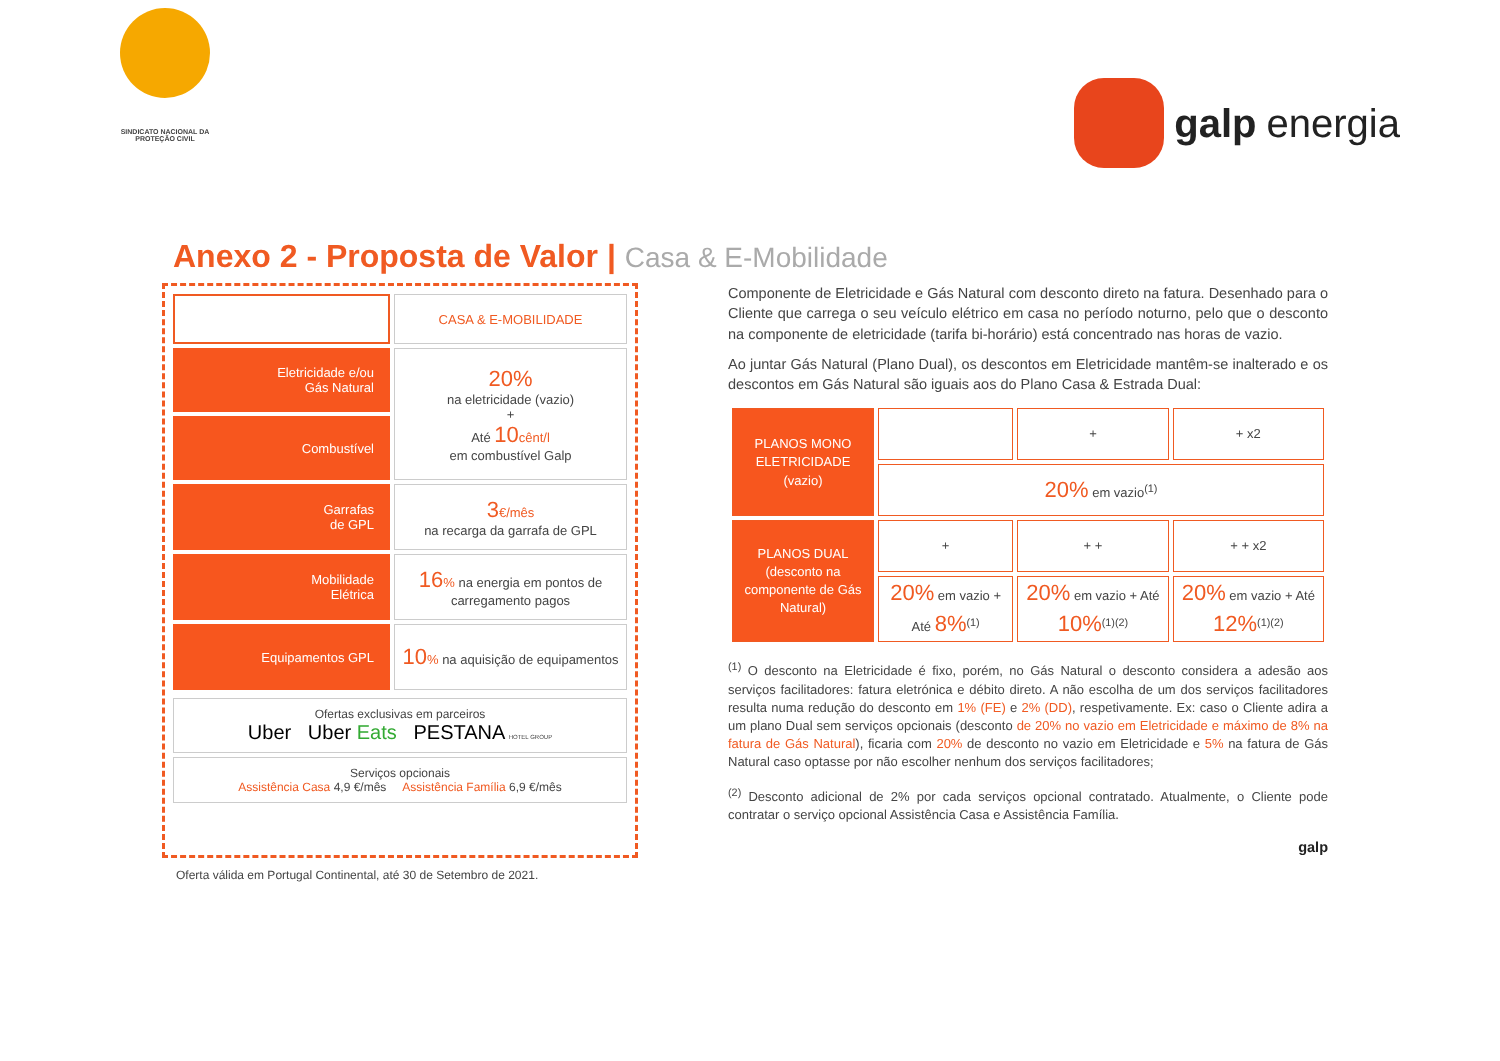SINDICATO NACIONAL DA
PROTEÇÃO CIVIL
galp energia
Anexo 2 - Proposta de Valor | Casa & E-Mobilidade
| | CASA & E-MOBILIDADE |
| Eletricidade e/ou Gás Natural | 20% na eletricidade (vazio) + Até 10 cênt/l em combustível Galp |
| Combustível | |
| Garrafas de GPL | 3 €/mês na recarga da garrafa de GPL |
| Mobilidade Elétrica | 16 % na energia em pontos de carregamento pagos |
| Equipamentos GPL | 10 % na aquisição de equipamentos |
Ofertas exclusivas em parceiros
Uber Uber Eats PESTANA HOTEL GROUP
Serviços opcionais
Assistência Casa 4,9 €/mês Assistência Família 6,9 €/mês
Componente de Eletricidade e Gás Natural com desconto direto na fatura. Desenhado para o Cliente que carrega o seu veículo elétrico em casa no período noturno, pelo que o desconto na componente de eletricidade (tarifa bi-horário) está concentrado nas horas de vazio.
Ao juntar Gás Natural (Plano Dual), os descontos em Eletricidade mantêm-se inalterado e os descontos em Gás Natural são iguais aos do Plano Casa & Estrada Dual:
| PLANOS MONO ELETRICIDADE (vazio) | | + | + x2 |
| | 20% em vazio<sup>(1)</sup> | | |
| PLANOS DUAL (desconto na componente de Gás Natural) | + | + + | + + x2 |
| | 20% em vazio + Até 8%<sup>(1)</sup> | 20% em vazio + Até 10%<sup>(1)(2)</sup> | 20% em vazio + Até 12%<sup>(1)(2)</sup> |
<sup>(1)</sup> O desconto na Eletricidade é fixo, porém, no Gás Natural o desconto considera a adesão aos serviços facilitadores: fatura eletrónica e débito direto. A não escolha de um dos serviços facilitadores resulta numa redução do desconto em 1% (FE) e 2% (DD), respetivamente. Ex: caso o Cliente adira a um plano Dual sem serviços opcionais (desconto de 20% no vazio em Eletricidade e máximo de 8% na fatura de Gás Natural), ficaria com 20% de desconto no vazio em Eletricidade e 5% na fatura de Gás Natural caso optasse por não escolher nenhum dos serviços facilitadores;
<sup>(2)</sup> Desconto adicional de 2% por cada serviços opcional contratado. Atualmente, o Cliente pode contratar o serviço opcional Assistência Casa e Assistência Família.
galp
Oferta válida em Portugal Continental, até 30 de Setembro de 2021.